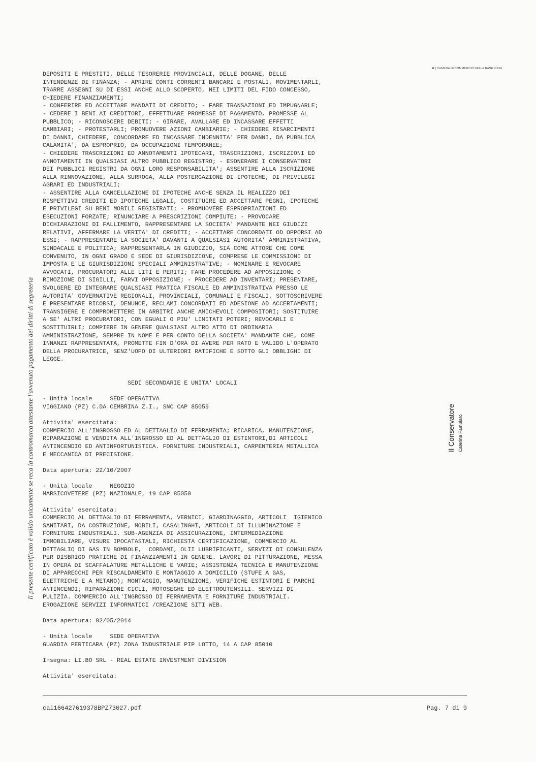✿ | CAMERA DI COMMERCIO DELLA BASILICATA
DEPOSITI E PRESTITI, DELLE TESORERIE PROVINCIALI, DELLE DOGANE, DELLE INTENDENZE DI FINANZA; - APRIRE CONTI CORRENTI BANCARI E POSTALI, MOVIMENTARLI, TRARRE ASSEGNI SU DI ESSI ANCHE ALLO SCOPERTO, NEI LIMITI DEL FIDO CONCESSO, CHIEDERE FINANZIAMENTI; - CONFERIRE ED ACCETTARE MANDATI DI CREDITO; - FARE TRANSAZIONI ED IMPUGNARLE; - CEDERE I BENI AI CREDITORI, EFFETTUARE PROMESSE DI PAGAMENTO, PROMESSE AL PUBBLICO; - RICONOSCERE DEBITI; - GIRARE, AVALLARE ED INCASSARE EFFETTI CAMBIARI; - PROTESTARLI; PROMUOVERE AZIONI CAMBIARIE; - CHIEDERE RISARCIMENTI DI DANNI, CHIEDERE, CONCORDARE ED INCASSARE INDENNITA' PER DANNI, DA PUBBLICA CALAMITA', DA ESPROPRIO, DA OCCUPAZIONI TEMPORANEE; - CHIEDERE TRASCRIZIONI ED ANNOTAMENTI IPOTECARI, TRASCRIZIONI, ISCRIZIONI ED ANNOTAMENTI IN QUALSIASI ALTRO PUBBLICO REGISTRO; - ESONERARE I CONSERVATORI DEI PUBBLICI REGISTRI DA OGNI LORO RESPONSABILITA'; ASSENTIRE ALLA ISCRIZIONE ALLA RINNOVAZIONE, ALLA SURROGA, ALLA POSTERGAZIONE DI IPOTECHE, DI PRIVILEGI AGRARI ED INDUSTRIALI; - ASSENTIRE ALLA CANCELLAZIONE DI IPOTECHE ANCHE SENZA IL REALIZZO DEI RISPETTIVI CREDITI ED IPOTECHE LEGALI, COSTITUIRE ED ACCETTARE PEGNI, IPOTECHE E PRIVILEGI SU BENI MOBILI REGISTRATI; - PROMUOVERE ESPROPRIAZIONI ED ESECUZIONI FORZATE; RINUNCIARE A PRESCRIZIONI COMPIUTE; - PROVOCARE DICHIARAZIONI DI FALLIMENTO, RAPPRESENTARE LA SOCIETA' MANDANTE NEI GIUDIZI RELATIVI, AFFERMARE LA VERITA' DI CREDITI; - ACCETTARE CONCORDATI OD OPPORSI AD ESSI; - RAPPRESENTARE LA SOCIETA' DAVANTI A QUALSIASI AUTORITA' AMMINISTRATIVA, SINDACALE E POLITICA; RAPPRESENTARLA IN GIUDIZIO, SIA COME ATTORE CHE COME CONVENUTO, IN OGNI GRADO E SEDE DI GIURISDIZIONE, COMPRESE LE COMMISSIONI DI IMPOSTA E LE GIURISDIZIONI SPECIALI AMMINISTRATIVE; - NOMINARE E REVOCARE AVVOCATI, PROCURATORI ALLE LITI E PERITI; FARE PROCEDERE AD APPOSIZIONE O RIMOZIONE DI SIGILLI, FARVI OPPOSIZIONE; - PROCEDERE AD INVENTARI; PRESENTARE, SVOLGERE ED INTEGRARE QUALSIASI PRATICA FISCALE ED AMMINISTRATIVA PRESSO LE AUTORITA' GOVERNATIVE REGIONALI, PROVINCIALI, COMUNALI E FISCALI, SOTTOSCRIVERE E PRESENTARE RICORSI, DENUNCE, RECLAMI CONCORDATI ED ADESIONE AD ACCERTAMENTI; TRANSIGERE E COMPROMETTERE IN ARBITRI ANCHE AMICHEVOLI COMPOSITORI; SOSTITUIRE A SE' ALTRI PROCURATORI, CON EGUALI O PIU' LIMITATI POTERI; REVOCARLI E SOSTITUIRLI; COMPIERE IN GENERE QUALSIASI ALTRO ATTO DI ORDINARIA AMMINISTRAZIONE, SEMPRE IN NOME E PER CONTO DELLA SOCIETA' MANDANTE CHE, COME INNANZI RAPPRESENTATA, PROMETTE FIN D'ORA DI AVERE PER RATO E VALIDO L'OPERATO DELLA PROCURATRICE, SENZ'UOPO DI ULTERIORI RATIFICHE E SOTTO GLI OBBLIGHI DI LEGGE. SEDI SECONDARIE E UNITA' LOCALI - Unità locale SEDE OPERATIVA VIGGIANO (PZ) C.DA CEMBRINA Z.I., SNC CAP 85059 Attivita' esercitata: COMMERCIO ALL'INGROSSO ED AL DETTAGLIO DI FERRAMENTA; RICARICA, MANUTENZIONE, RIPARAZIONE E VENDITA ALL'INGROSSO ED AL DETTAGLIO DI ESTINTORI,DI ARTICOLI ANTINCENDIO ED ANTINFORTUNISTICA. FORNITURE INDUSTRIALI, CARPENTERIA METALLICA E MECCANICA DI PRECISIONE. Data apertura: 22/10/2007 - Unità locale NEGOZIO MARSICOVETERE (PZ) NAZIONALE, 19 CAP 85050 Attivita' esercitata: COMMERCIO AL DETTAGLIO DI FERRAMENTA, VERNICI, GIARDINAGGIO, ARTICOLI IGIENICO SANITARI, DA COSTRUZIONE, MOBILI, CASALINGHI, ARTICOLI DI ILLUMINAZIONE E FORNITURE INDUSTRIALI. SUB-AGENZIA DI ASSICURAZIONE, INTERMEDIAZIONE IMMOBILIARE, VISURE IPOCATASTALI, RICHIESTA CERTIFICAZIONE, COMMERCIO AL DETTAGLIO DI GAS IN BOMBOLE, CORDAMI, OLII LUBRIFICANTI, SERVIZI DI CONSULENZA PER DISBRIGO PRATICHE DI FINANZIAMENTI IN GENERE. LAVORI DI PITTURAZIONE, MESSA IN OPERA DI SCAFFALATURE METALLICHE E VARIE; ASSISTENZA TECNICA E MANUTENZIONE DI APPARECCHI PER RISCALDAMENTO E MONTAGGIO A DOMICILIO (STUFE A GAS, ELETTRICHE E A METANO); MONTAGGIO, MANUTENZIONE, VERIFICHE ESTINTORI E PARCHI ANTINCENDI; RIPARAZIONE CICLI, MOTOSEGHE ED ELETTROUTENSILI. SERVIZI DI PULIZIA. COMMERCIO ALL'INGROSSO DI FERRAMENTA E FORNITURE INDUSTRIALI. EROGAZIONE SERVIZI INFORMATICI /CREAZIONE SITI WEB. Data apertura: 02/05/2014 - Unità locale SEDE OPERATIVA GUARDIA PERTICARA (PZ) ZONA INDUSTRIALE PIP LOTTO, 14 A CAP 85010 Insegna: LI.BO SRL - REAL ESTATE INVESTMENT DIVISION Attivita' esercitata:
Il presente certificato è valido unicamente se reca la contromarca attestante l'avvenuto pagamento dei diritti di segreteria
Il Conservatore
Caterina Famularo
cai166427619378BPZ73027.pdf Pag. 7 di 9